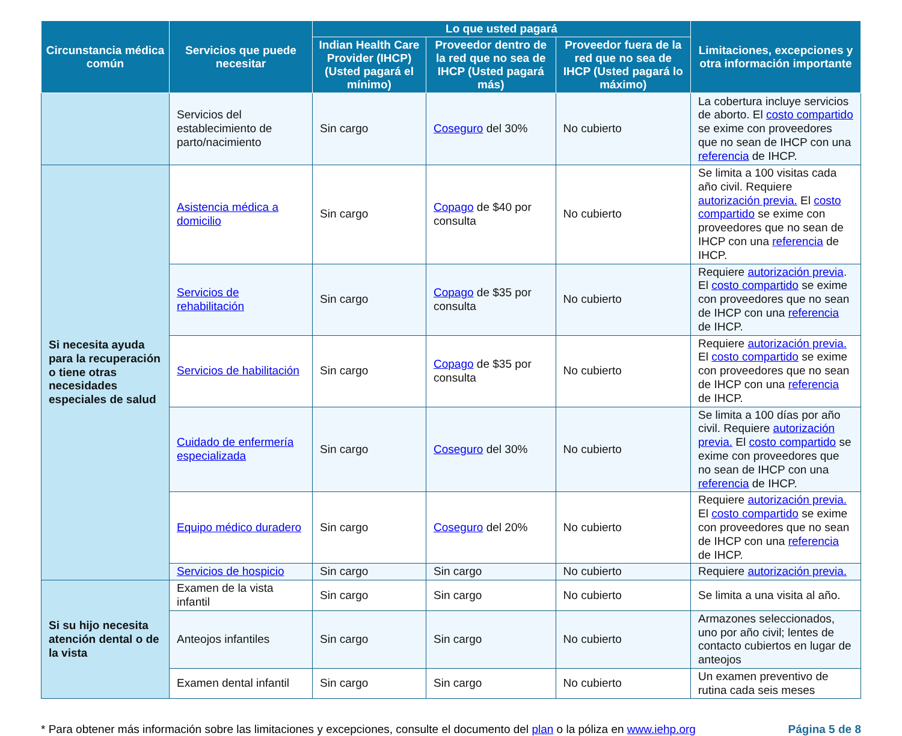| Circunstancia médica común | Servicios que puede necesitar | Lo que usted pagará | | | Limitaciones, excepciones y otra información importante |
| --- | --- | --- | --- | --- | --- |
| | | Indian Health Care Provider (IHCP) (Usted pagará el mínimo) | Proveedor dentro de la red que no sea de IHCP (Usted pagará más) | Proveedor fuera de la red que no sea de IHCP (Usted pagará lo máximo) | |
| | Servicios del establecimiento de parto/nacimiento | Sin cargo | Coseguro del 30% | No cubierto | La cobertura incluye servicios de aborto. El costo compartido se exime con proveedores que no sean de IHCP con una referencia de IHCP. |
| Si necesita ayuda para la recuperación o tiene otras necesidades especiales de salud | Asistencia médica a domicilio | Sin cargo | Copago de $40 por consulta | No cubierto | Se limita a 100 visitas cada año civil. Requiere autorización previa. El costo compartido se exime con proveedores que no sean de IHCP con una referencia de IHCP. |
| | Servicios de rehabilitación | Sin cargo | Copago de $35 por consulta | No cubierto | Requiere autorización previa . El costo compartido se exime con proveedores que no sean de IHCP con una referencia de IHCP. |
| | Servicios de habilitación | Sin cargo | Copago de $35 por consulta | No cubierto | Requiere autorización previa. El costo compartido se exime con proveedores que no sean de IHCP con una referencia de IHCP. |
| | Cuidado de enfermería especializada | Sin cargo | Coseguro del 30% | No cubierto | Se limita a 100 días por año civil. Requiere autorización previa. El costo compartido se exime con proveedores que no sean de IHCP con una referencia de IHCP. |
| | Equipo médico duradero | Sin cargo | Coseguro del 20% | No cubierto | Requiere autorización previa. El costo compartido se exime con proveedores que no sean de IHCP con una referencia de IHCP. |
| | Servicios de hospicio | Sin cargo | Sin cargo | No cubierto | Requiere autorización previa. |
| Si su hijo necesita atención dental o de la vista | Examen de la vista infantil | Sin cargo | Sin cargo | No cubierto | Se limita a una visita al año. |
| | Anteojos infantiles | Sin cargo | Sin cargo | No cubierto | Armazones seleccionados, uno por año civil; lentes de contacto cubiertos en lugar de anteojos |
| | Examen dental infantil | Sin cargo | Sin cargo | No cubierto | Un examen preventivo de rutina cada seis meses |
* Para obtener más información sobre las limitaciones y excepciones, consulte el documento del plan o la póliza en www.iehp.org Página 5 de 8